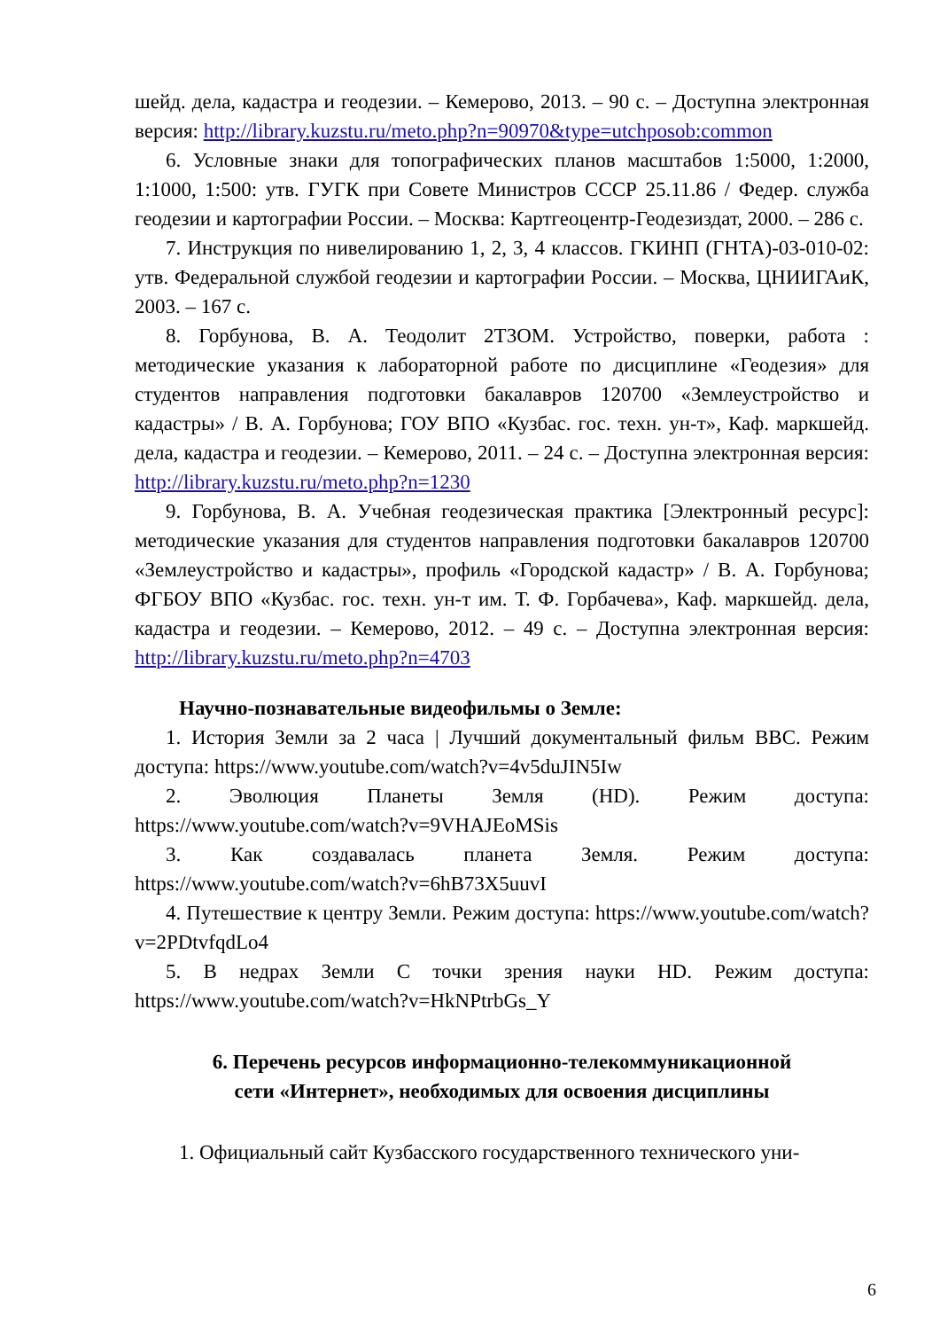шейд. дела, кадастра и геодезии. – Кемерово, 2013. – 90 с. – Доступна электронная версия: http://library.kuzstu.ru/meto.php?n=90970&type=utchposob:common
6. Условные знаки для топографических планов масштабов 1:5000, 1:2000, 1:1000, 1:500: утв. ГУГК при Совете Министров СССР 25.11.86 / Федер. служба геодезии и картографии России. – Москва: Картгеоцентр-Геодезиздат, 2000. – 286 с.
7. Инструкция по нивелированию 1, 2, 3, 4 классов. ГКИНП (ГНТА)-03-010-02: утв. Федеральной службой геодезии и картографии России. – Москва, ЦНИИГАиК, 2003. – 167 с.
8. Горбунова, В. А. Теодолит 2Т3ОМ. Устройство, поверки, работа : методические указания к лабораторной работе по дисциплине «Геодезия» для студентов направления подготовки бакалавров 120700 «Землеустройство и кадастры» / В. А. Горбунова; ГОУ ВПО «Кузбас. гос. техн. ун-т», Каф. маркшейд. дела, кадастра и геодезии. – Кемерово, 2011. – 24 с. – Доступна электронная версия: http://library.kuzstu.ru/meto.php?n=1230
9. Горбунова, В. А. Учебная геодезическая практика [Электронный ресурс]: методические указания для студентов направления подготовки бакалавров 120700 «Землеустройство и кадастры», профиль «Городской кадастр» / В. А. Горбунова; ФГБОУ ВПО «Кузбас. гос. техн. ун-т им. Т. Ф. Горбачева», Каф. маркшейд. дела, кадастра и геодезии. – Кемерово, 2012. – 49 с. – Доступна электронная версия: http://library.kuzstu.ru/meto.php?n=4703
Научно-познавательные видеофильмы о Земле:
1. История Земли за 2 часа | Лучший документальный фильм BBC. Режим доступа: https://www.youtube.com/watch?v=4v5duJIN5Iw
2. Эволюция Планеты Земля (HD). Режим доступа: https://www.youtube.com/watch?v=9VHAJEoMSis
3. Как создавалась планета Земля. Режим доступа: https://www.youtube.com/watch?v=6hB73X5uuvI
4. Путешествие к центру Земли. Режим доступа: https://www.youtube.com/watch?v=2PDtvfqdLo4
5. В недрах Земли С точки зрения науки HD. Режим доступа: https://www.youtube.com/watch?v=HkNPtrbGs_Y
6. Перечень ресурсов информационно-телекоммуникационной
сети «Интернет», необходимых для освоения дисциплины
1. Официальный сайт Кузбасского государственного технического уни-
6